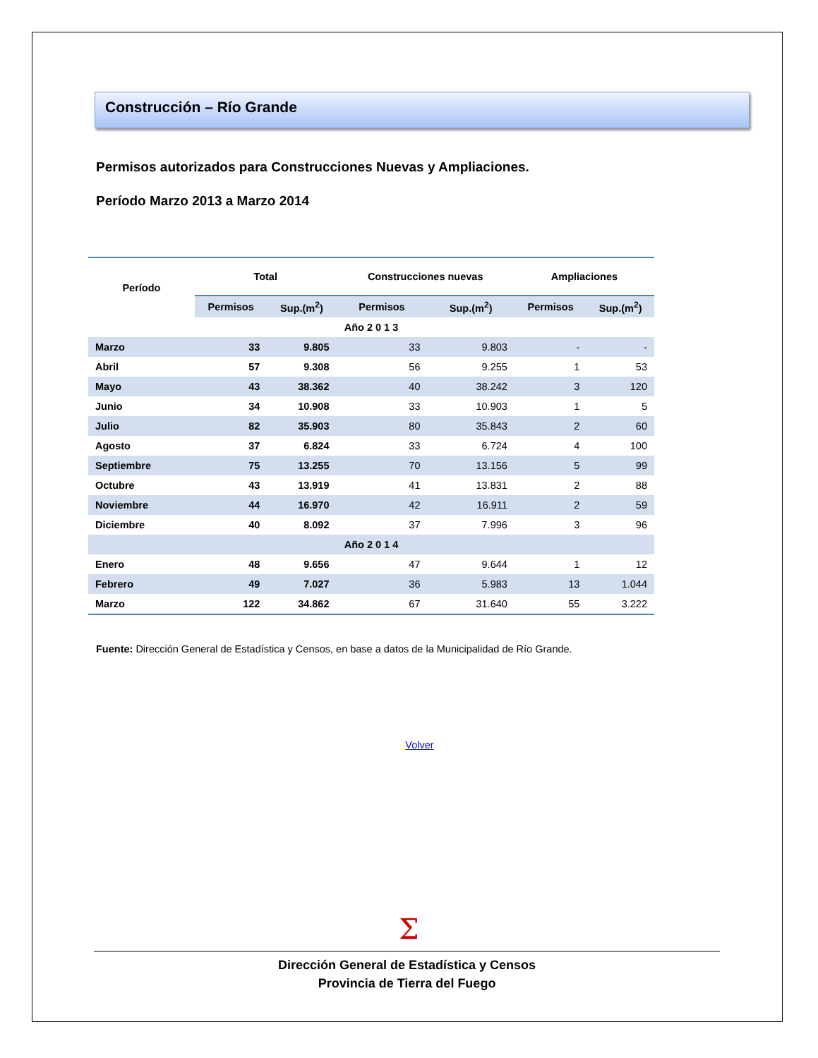Construcción – Río Grande
Permisos autorizados para Construcciones Nuevas y Ampliaciones.
Período Marzo 2013 a Marzo 2014
| Período | Total | | Construcciones nuevas | | Ampliaciones | |
| --- | --- | --- | --- | --- | --- | --- |
| | Permisos | Sup.(m<sup>2</sup>) | Permisos | Sup.(m<sup>2</sup>) | Permisos | Sup.(m<sup>2</sup>) |
| Año 2 0 1 3 | | | | | | |
| Marzo | 33 | 9.805 | 33 | 9.803 | - | - |
| Abril | 57 | 9.308 | 56 | 9.255 | 1 | 53 |
| Mayo | 43 | 38.362 | 40 | 38.242 | 3 | 120 |
| Junio | 34 | 10.908 | 33 | 10.903 | 1 | 5 |
| Julio | 82 | 35.903 | 80 | 35.843 | 2 | 60 |
| Agosto | 37 | 6.824 | 33 | 6.724 | 4 | 100 |
| Septiembre | 75 | 13.255 | 70 | 13.156 | 5 | 99 |
| Octubre | 43 | 13.919 | 41 | 13.831 | 2 | 88 |
| Noviembre | 44 | 16.970 | 42 | 16.911 | 2 | 59 |
| Diciembre | 40 | 8.092 | 37 | 7.996 | 3 | 96 |
| Año 2 0 1 4 | | | | | | |
| Enero | 48 | 9.656 | 47 | 9.644 | 1 | 12 |
| Febrero | 49 | 7.027 | 36 | 5.983 | 13 | 1.044 |
| Marzo | 122 | 34.862 | 67 | 31.640 | 55 | 3.222 |
Fuente: Dirección General de Estadística y Censos, en base a datos de la Municipalidad de Río Grande.
Volver
Σ
Dirección General de Estadística y Censos
Provincia de Tierra del Fuego